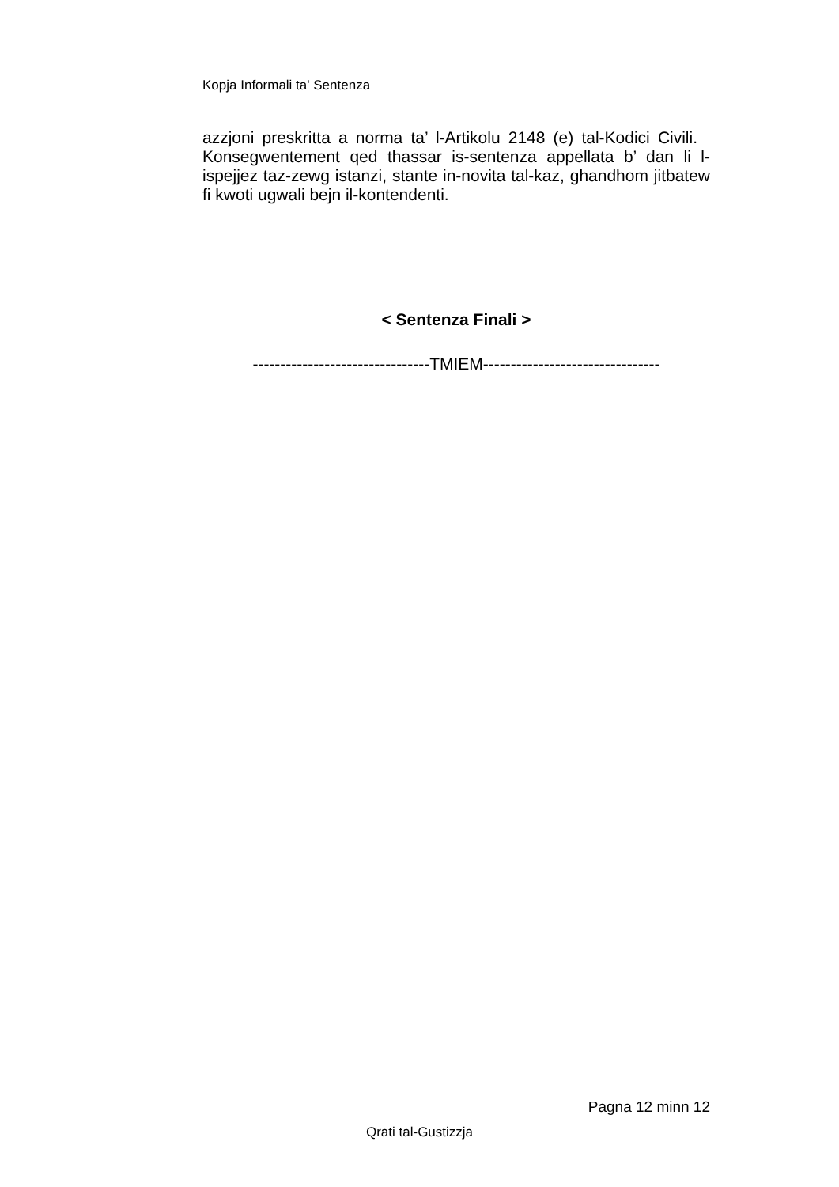Kopja Informali ta' Sentenza
azzjoni preskritta a norma ta’ l-Artikolu 2148 (e) tal-Kodici Civili. Konsegwentement qed thassar is-sentenza appellata b’ dan li l-ispejjez taz-zewg istanzi, stante in-novita tal-kaz, ghandhom jitbatew fi kwoti ugwali bejn il-kontendenti.
< Sentenza Finali >
--------------------------------TMIEM--------------------------------
Pagna 12 minn 12
Qrati tal-Gustizzja